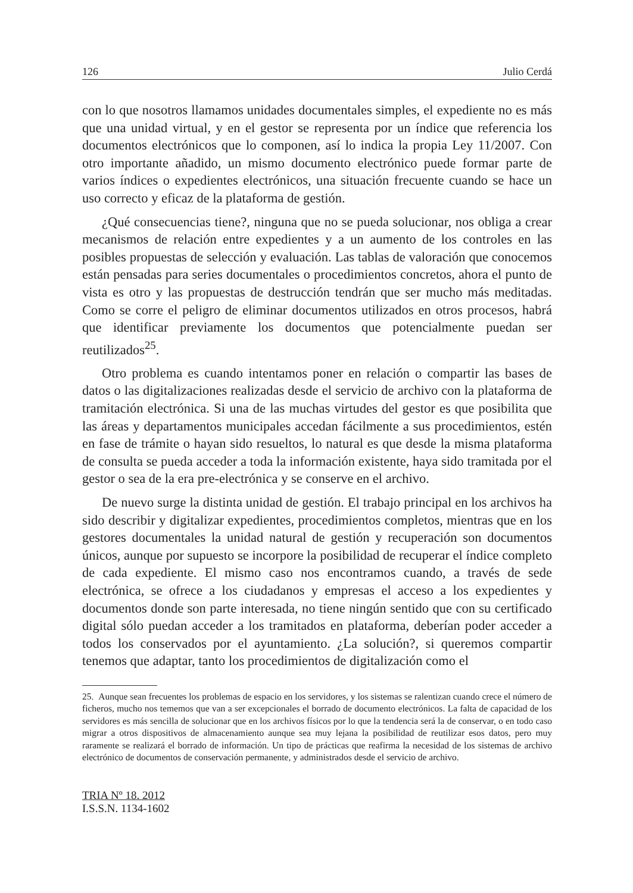126 Julio Cerdá
con lo que nosotros llamamos unidades documentales simples, el expediente no es más que una unidad virtual, y en el gestor se representa por un índice que referencia los documentos electrónicos que lo componen, así lo indica la propia Ley 11/2007. Con otro importante añadido, un mismo documento electrónico puede formar parte de varios índices o expedientes electrónicos, una situación frecuente cuando se hace un uso correcto y eficaz de la plataforma de gestión.
¿Qué consecuencias tiene?, ninguna que no se pueda solucionar, nos obliga a crear mecanismos de relación entre expedientes y a un aumento de los controles en las posibles propuestas de selección y evaluación. Las tablas de valoración que conocemos están pensadas para series documentales o procedimientos concretos, ahora el punto de vista es otro y las propuestas de destrucción tendrán que ser mucho más meditadas. Como se corre el peligro de eliminar documentos utilizados en otros procesos, habrá que identificar previamente los documentos que potencialmente puedan ser reutilizados<sup>25</sup>.
Otro problema es cuando intentamos poner en relación o compartir las bases de datos o las digitalizaciones realizadas desde el servicio de archivo con la plataforma de tramitación electrónica. Si una de las muchas virtudes del gestor es que posibilita que las áreas y departamentos municipales accedan fácilmente a sus procedimientos, estén en fase de trámite o hayan sido resueltos, lo natural es que desde la misma plataforma de consulta se pueda acceder a toda la información existente, haya sido tramitada por el gestor o sea de la era pre-electrónica y se conserve en el archivo.
De nuevo surge la distinta unidad de gestión. El trabajo principal en los archivos ha sido describir y digitalizar expedientes, procedimientos completos, mientras que en los gestores documentales la unidad natural de gestión y recuperación son documentos únicos, aunque por supuesto se incorpore la posibilidad de recuperar el índice completo de cada expediente. El mismo caso nos encontramos cuando, a través de sede electrónica, se ofrece a los ciudadanos y empresas el acceso a los expedientes y documentos donde son parte interesada, no tiene ningún sentido que con su certificado digital sólo puedan acceder a los tramitados en plataforma, deberían poder acceder a todos los conservados por el ayuntamiento. ¿La solución?, si queremos compartir tenemos que adaptar, tanto los procedimientos de digitalización como el
25. Aunque sean frecuentes los problemas de espacio en los servidores, y los sistemas se ralentizan cuando crece el número de ficheros, mucho nos tememos que van a ser excepcionales el borrado de documento electrónicos. La falta de capacidad de los servidores es más sencilla de solucionar que en los archivos físicos por lo que la tendencia será la de conservar, o en todo caso migrar a otros dispositivos de almacenamiento aunque sea muy lejana la posibilidad de reutilizar esos datos, pero muy raramente se realizará el borrado de información. Un tipo de prácticas que reafirma la necesidad de los sistemas de archivo electrónico de documentos de conservación permanente, y administrados desde el servicio de archivo.
TRIA Nº 18. 2012
I.S.S.N. 1134-1602